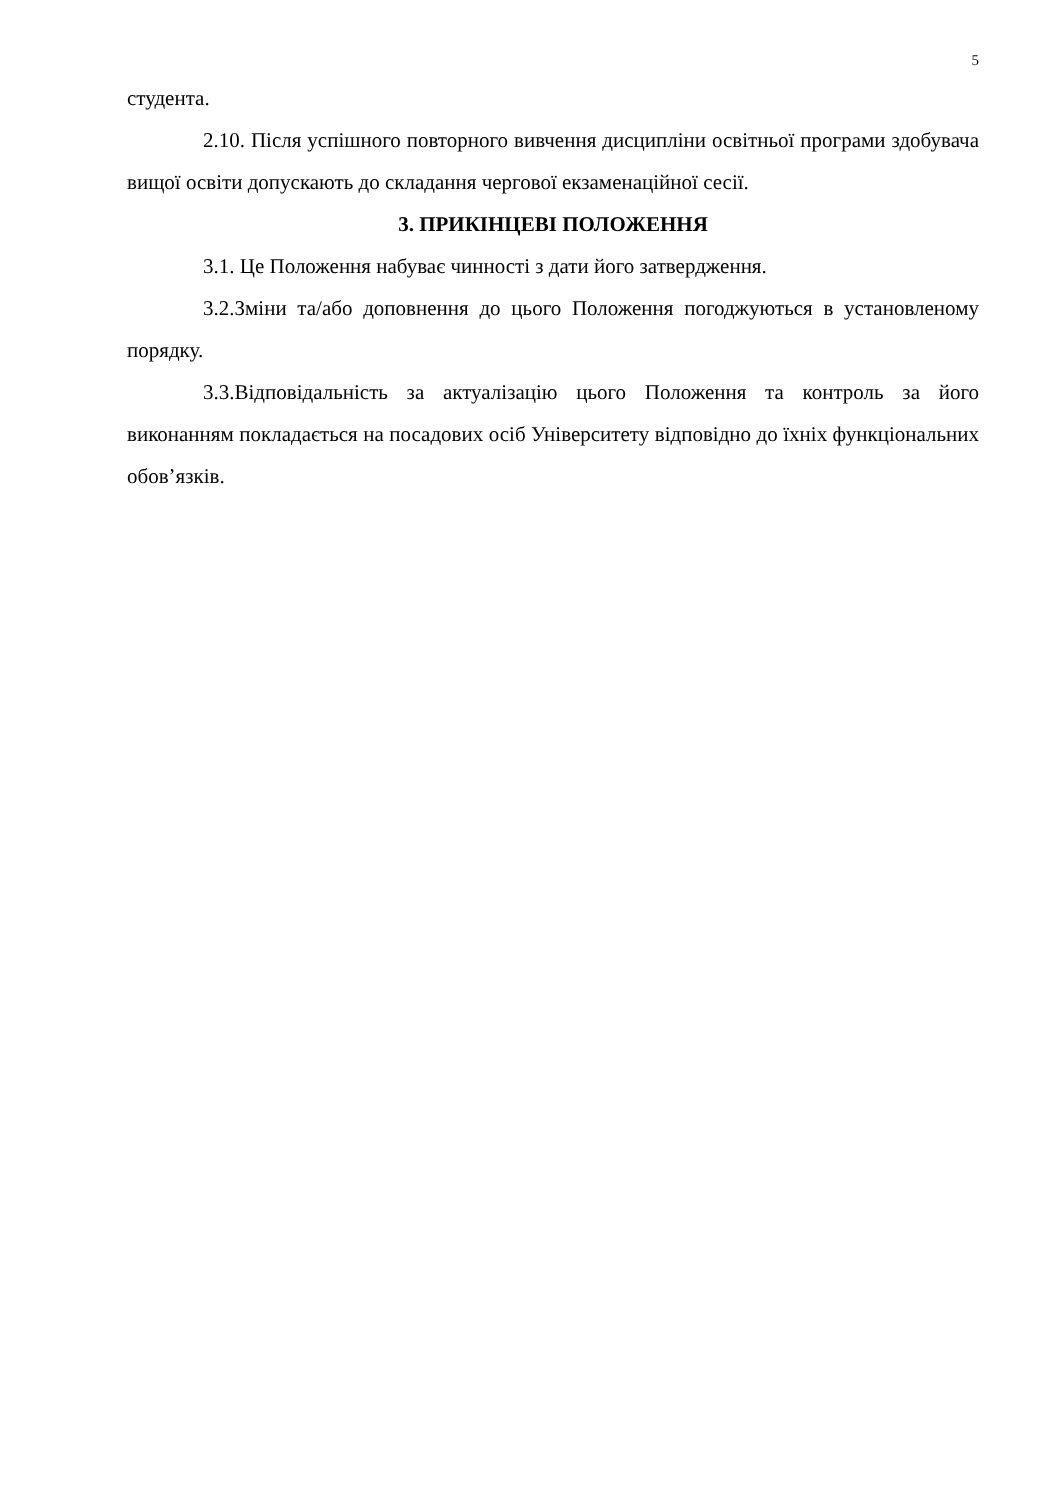5
студента.
2.10. Після успішного повторного вивчення дисципліни освітньої програми здобувача вищої освіти допускають до складання чергової екзаменаційної сесії.
3. ПРИКІНЦЕВІ ПОЛОЖЕННЯ
3.1. Це Положення набуває чинності з дати його затвердження.
3.2.Зміни та/або доповнення до цього Положення погоджуються в установленому порядку.
3.3.Відповідальність за актуалізацію цього Положення та контроль за його виконанням покладається на посадових осіб Університету відповідно до їхніх функціональних обов’язків.